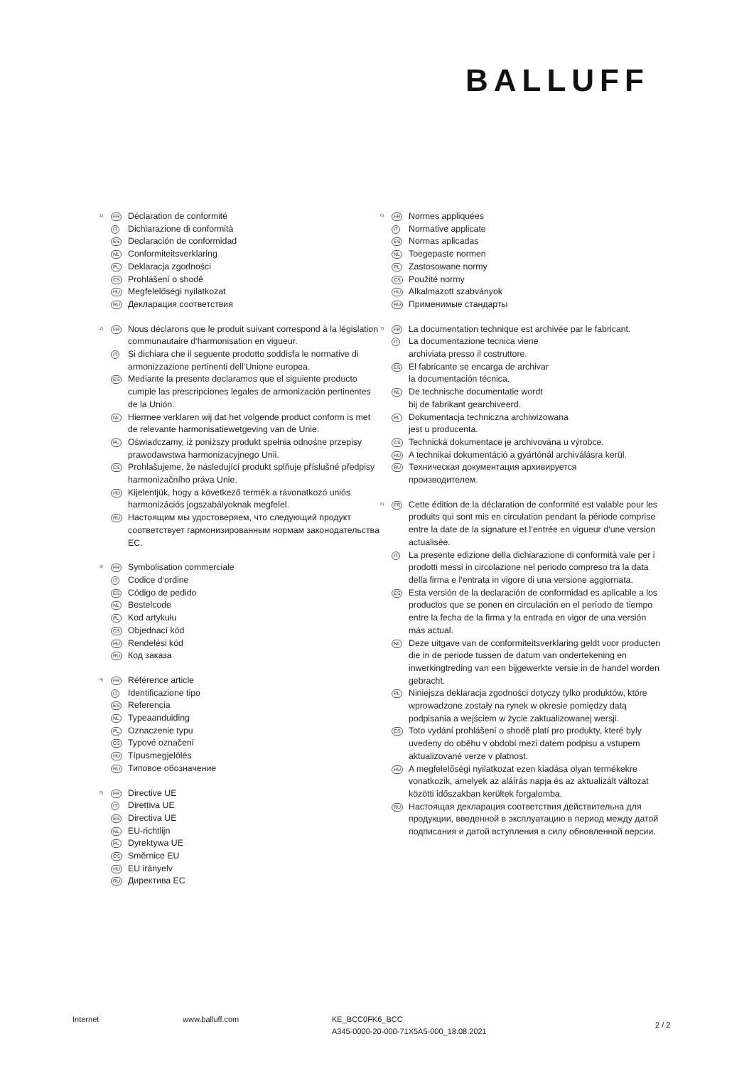BALLUFF
<sup>1)</sup>
FR
Déclaration de conformité
IT
Dichiarazione di conformità
ES
Declaración de conformidad
NL
Conformiteitsverklaring
PL
Deklaracja zgodności
CS
Prohlášení o shodě
HU
Megfelelőségi nyilatkozat
RU
Декларация соответствия
<sup>2)</sup>
FR
Nous déclarons que le produit suivant correspond à la législation communautaire d‘harmonisation en vigueur.
IT
Si dichiara che il seguente prodotto soddisfa le normative di armonizzazione pertinenti dell‘Unione europea.
ES
Mediante la presente declaramos que el siguiente producto cumple las prescripciones legales de armonización pertinentes de la Unión.
NL
Hiermee verklaren wij dat het volgende product conform is met de relevante harmonisatiewetgeving van de Unie.
PL
Oświadczamy, iż poniższy produkt spełnia odnośne przepisy prawodawstwa harmonizacyjnego Unii.
CS
Prohlašujeme, že následující produkt splňuje příslušné předpisy harmonizačního práva Unie.
HU
Kijelentjük, hogy a következő termék a rávonatkozó uniós harmonizációs jogszabályoknak megfelel.
RU
Настоящим мы удостоверяем, что следующий продукт соответствует гармонизированным нормам законодательства ЕС.
<sup>3)</sup>
FR
Symbolisation commerciale
IT
Codice d‘ordine
ES
Código de pedido
NL
Bestelcode
PL
Kod artykułu
CS
Objednací kód
HU
Rendelési kód
RU
Код заказа
<sup>4)</sup>
FR
Référence article
IT
Identificazione tipo
ES
Referencia
NL
Typeaanduiding
PL
Oznaczenie typu
CS
Typové označení
HU
Típusmegjelölés
RU
Типовое обозначение
<sup>5)</sup>
FR
Directive UE
IT
Direttiva UE
ES
Directiva UE
NL
EU-richtlijn
PL
Dyrektywa UE
CS
Směrnice EU
HU
EU irányelv
RU
Директива ЕС
<sup>6)</sup>
FR
Normes appliquées
IT
Normative applicate
ES
Normas aplicadas
NL
Toegepaste normen
PL
Zastosowane normy
CS
Použité normy
HU
Alkalmazott szabványok
RU
Применимые стандарты
<sup>7)</sup>
FR
La documentation technique est archivée par le fabricant.
IT
La documentazione tecnica viene
archiviata presso il costruttore.
ES
El fabricante se encarga de archivar
la documentación técnica.
NL
De technische documentatie wordt
bij de fabrikant gearchiveerd.
PL
Dokumentacja techniczna archiwizowana
jest u producenta.
CS
Technická dokumentace je archivována u výrobce.
HU
A technikai dokumentáció a gyártónál archiválásra kerül.
RU
Техническая документация архивируется
производителем.
<sup>8)</sup>
FR
Cette édition de la déclaration de conformité est valable pour les produits qui sont mis en circulation pendant la période comprise entre la date de la signature et l‘entrée en vigueur d‘une version actualisée.
IT
La presente edizione della dichiarazione di conformità vale per i prodotti messi in circolazione nel periodo compreso tra la data della firma e l‘entrata in vigore di una versione aggiornata.
ES
Esta versión de la declaración de conformidad es aplicable a los productos que se ponen en circulación en el período de tiempo entre la fecha de la firma y la entrada en vigor de una versión más actual.
NL
Deze uitgave van de conformiteitsverklaring geldt voor producten die in de periode tussen de datum van ondertekening en inwerkingtreding van een bijgewerkte versie in de handel worden gebracht.
PL
Niniejsza deklaracja zgodności dotyczy tylko produktów, które wprowadzone zostały na rynek w okresie pomiędzy datą podpisania a wejściem w życie zaktualizowanej wersji.
CS
Toto vydání prohlášení o shodě platí pro produkty, které byly uvedeny do oběhu v období mezi datem podpisu a vstupem aktualizované verze v platnost.
HU
A megfelelőségi nyilatkozat ezen kiadása olyan termékekre vonatkozik, amelyek az aláírás napja és az aktualizált változat közötti időszakban kerültek forgalomba.
RU
Настоящая декларация соответствия действительна для продукции, введенной в эксплуатацию в период между датой подписания и датой вступления в силу обновленной версии.
Internet www.balluff.com KE_BCC0FK6_BCC
A345-0000-20-000-71X5A5-000_18.08.2021
2 / 2